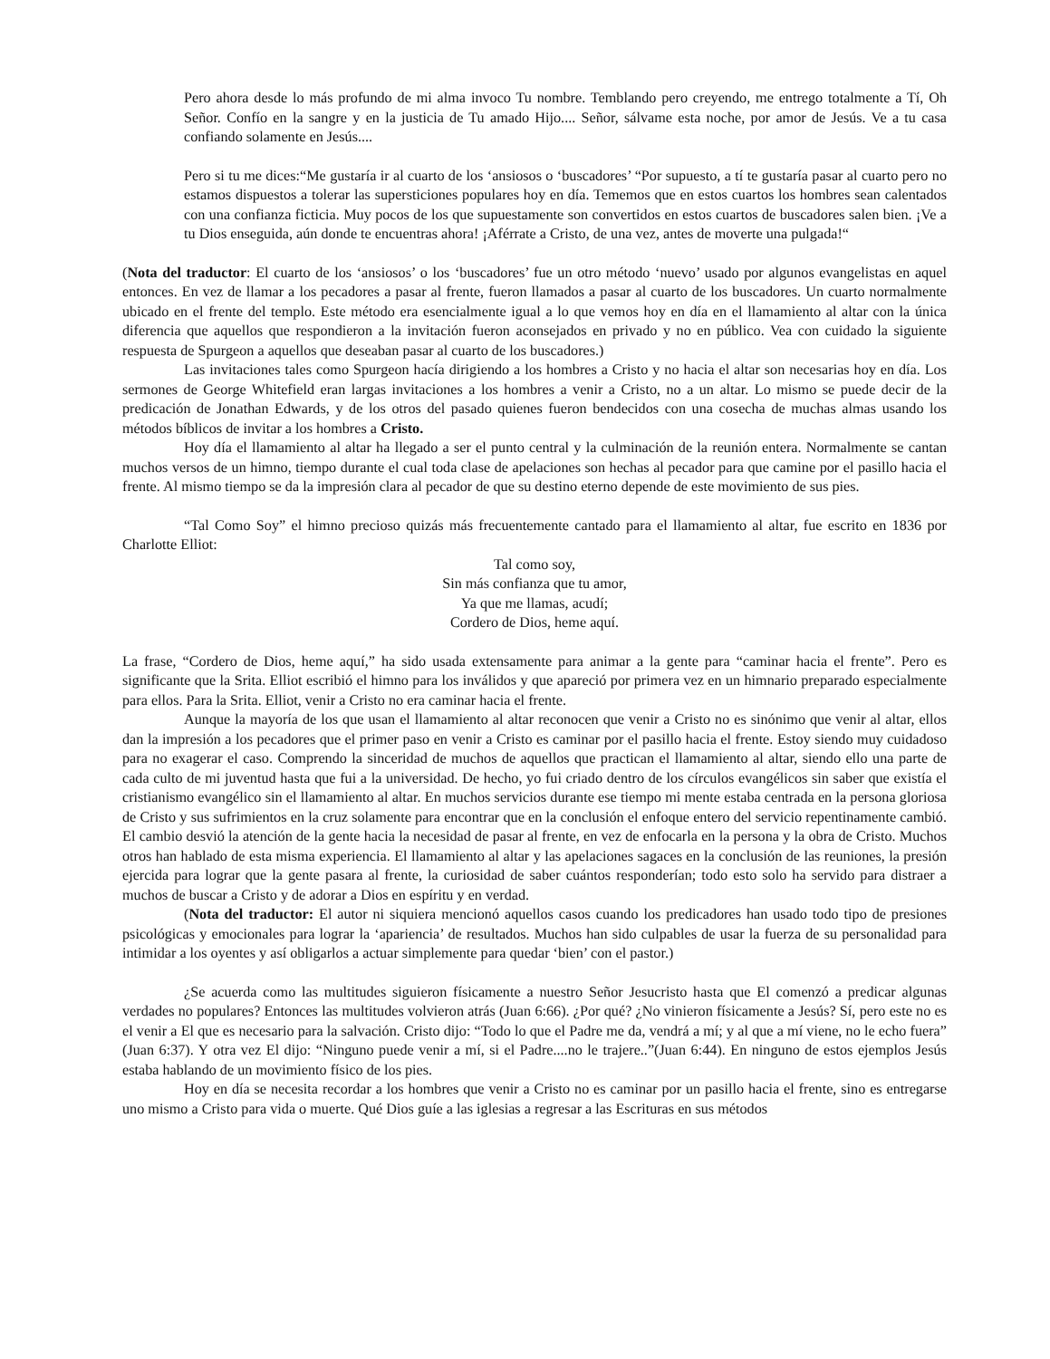Pero ahora desde lo más profundo de mi alma invoco Tu nombre. Temblando pero creyendo, me entrego totalmente a Tí, Oh Señor. Confío en la sangre y en la justicia de Tu amado Hijo.... Señor, sálvame esta noche, por amor de Jesús. Ve a tu casa confiando solamente en Jesús....
Pero si tu me dices:“Me gustaría ir al cuarto de los ‘ansiosos o ‘buscadores’ “Por supuesto, a tí te gustaría pasar al cuarto pero no estamos dispuestos a tolerar las supersticiones populares hoy en día. Tememos que en estos cuartos los hombres sean calentados con una confianza ficticia. Muy pocos de los que supuestamente son convertidos en estos cuartos de buscadores salen bien. ¡Ve a tu Dios enseguida, aún donde te encuentras ahora! ¡Aférrate a Cristo, de una vez, antes de moverte una pulgada!“
(Nota del traductor: El cuarto de los ‘ansiosos’ o los ‘buscadores’ fue un otro método ‘nuevo’ usado por algunos evangelistas en aquel entonces. En vez de llamar a los pecadores a pasar al frente, fueron llamados a pasar al cuarto de los buscadores. Un cuarto normalmente ubicado en el frente del templo. Este método era esencialmente igual a lo que vemos hoy en día en el llamamiento al altar con la única diferencia que aquellos que respondieron a la invitación fueron aconsejados en privado y no en público. Vea con cuidado la siguiente respuesta de Spurgeon a aquellos que deseaban pasar al cuarto de los buscadores.)
Las invitaciones tales como Spurgeon hacía dirigiendo a los hombres a Cristo y no hacia el altar son necesarias hoy en día. Los sermones de George Whitefield eran largas invitaciones a los hombres a venir a Cristo, no a un altar. Lo mismo se puede decir de la predicación de Jonathan Edwards, y de los otros del pasado quienes fueron bendecidos con una cosecha de muchas almas usando los métodos bíblicos de invitar a los hombres a Cristo.
Hoy día el llamamiento al altar ha llegado a ser el punto central y la culminación de la reunión entera. Normalmente se cantan muchos versos de un himno, tiempo durante el cual toda clase de apelaciones son hechas al pecador para que camine por el pasillo hacia el frente. Al mismo tiempo se da la impresión clara al pecador de que su destino eterno depende de este movimiento de sus pies.
“Tal Como Soy” el himno precioso quizás más frecuentemente cantado para el llamamiento al altar, fue escrito en 1836 por Charlotte Elliot:
Tal como soy,
Sin más confianza que tu amor,
Ya que me llamas, acudí;
Cordero de Dios, heme aquí.
La frase, “Cordero de Dios, heme aquí,” ha sido usada extensamente para animar a la gente para “caminar hacia el frente”. Pero es significante que la Srita. Elliot escribió el himno para los inválidos y que apareció por primera vez en un himnario preparado especialmente para ellos. Para la Srita. Elliot, venir a Cristo no era caminar hacia el frente.
Aunque la mayoría de los que usan el llamamiento al altar reconocen que venir a Cristo no es sinónimo que venir al altar, ellos dan la impresión a los pecadores que el primer paso en venir a Cristo es caminar por el pasillo hacia el frente. Estoy siendo muy cuidadoso para no exagerar el caso. Comprendo la sinceridad de muchos de aquellos que practican el llamamiento al altar, siendo ello una parte de cada culto de mi juventud hasta que fui a la universidad. De hecho, yo fui criado dentro de los círculos evangélicos sin saber que existía el cristianismo evangélico sin el llamamiento al altar. En muchos servicios durante ese tiempo mi mente estaba centrada en la persona gloriosa de Cristo y sus sufrimientos en la cruz solamente para encontrar que en la conclusión el enfoque entero del servicio repentinamente cambió. El cambio desvió la atención de la gente hacia la necesidad de pasar al frente, en vez de enfocarla en la persona y la obra de Cristo. Muchos otros han hablado de esta misma experiencia. El llamamiento al altar y las apelaciones sagaces en la conclusión de las reuniones, la presión ejercida para lograr que la gente pasara al frente, la curiosidad de saber cuántos responderían; todo esto solo ha servido para distraer a muchos de buscar a Cristo y de adorar a Dios en espíritu y en verdad.
(Nota del traductor: El autor ni siquiera mencionó aquellos casos cuando los predicadores han usado todo tipo de presiones psicológicas y emocionales para lograr la ‘apariencia’ de resultados. Muchos han sido culpables de usar la fuerza de su personalidad para intimidar a los oyentes y así obligarlos a actuar simplemente para quedar ‘bien’ con el pastor.)
¿Se acuerda como las multitudes siguieron físicamente a nuestro Señor Jesucristo hasta que El comenzó a predicar algunas verdades no populares? Entonces las multitudes volvieron atrás (Juan 6:66). ¿Por qué? ¿No vinieron físicamente a Jesús? Sí, pero este no es el venir a El que es necesario para la salvación. Cristo dijo: “Todo lo que el Padre me da, vendrá a mí; y al que a mí viene, no le echo fuera” (Juan 6:37). Y otra vez El dijo: “Ninguno puede venir a mí, si el Padre....no le trajere..”(Juan 6:44). En ninguno de estos ejemplos Jesús estaba hablando de un movimiento físico de los pies.
Hoy en día se necesita recordar a los hombres que venir a Cristo no es caminar por un pasillo hacia el frente, sino es entregarse uno mismo a Cristo para vida o muerte. Qué Dios guíe a las iglesias a regresar a las Escrituras en sus métodos